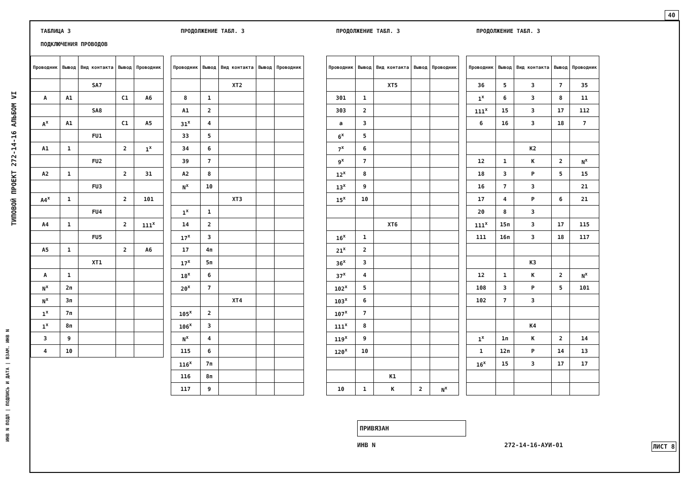40
ТИПОВОЙ ПРОЕКТ 272-14-16 АЛЬБОМ VI
ТАБЛИЦА 3
ПОДКЛЮЧЕНИЯ ПРОВОДОВ
| Проводник | Вывод | Вид контакта | Вывод | Проводник |
| --- | --- | --- | --- | --- |
| | | SA7 | | |
| A | A1 | | C1 | A6 |
| | | SA8 | | |
| A<sup>x</sup> | A1 | | C1 | A5 |
| | | FU1 | | |
| A1 | 1 | | 2 | 1<sup>x</sup> |
| | | FU2 | | |
| A2 | 1 | | 2 | 31 |
| | | FU3 | | |
| A4<sup>x</sup> | 1 | | 2 | 101 |
| | | FU4 | | |
| A4 | 1 | | 2 | 111<sup>x</sup> |
| | | FU5 | | |
| A5 | 1 | | 2 | A6 |
| | | XT1 | | |
| A | 1 | | | |
| N<sup>x</sup> | 2п | | | |
| N<sup>x</sup> | 3п | | | |
| 1<sup>x</sup> | 7п | | | |
| 1<sup>x</sup> | 8п | | | |
| 3 | 9 | | | |
| 4 | 10 | | | |
ПРОДОЛЖЕНИЕ ТАБЛ. 3
| Проводник | Вывод | Вид контакта | Вывод | Проводник |
| --- | --- | --- | --- | --- |
| | | XT2 | | |
| 8 | 1 | | | |
| A1 | 2 | | | |
| 31<sup>x</sup> | 4 | | | |
| 33 | 5 | | | |
| 34 | 6 | | | |
| 39 | 7 | | | |
| A2 | 8 | | | |
| N<sup>x</sup> | 10 | | | |
| | | XT3 | | |
| 1<sup>x</sup> | 1 | | | |
| 14 | 2 | | | |
| 17<sup>x</sup> | 3 | | | |
| 17 | 4п | | | |
| 17<sup>x</sup> | 5п | | | |
| 18<sup>x</sup> | 6 | | | |
| 20<sup>x</sup> | 7 | | | |
| | | XT4 | | |
| 105<sup>x</sup> | 2 | | | |
| 106<sup>x</sup> | 3 | | | |
| N<sup>x</sup> | 4 | | | |
| 115 | 6 | | | |
| 116<sup>x</sup> | 7п | | | |
| 116 | 8п | | | |
| 117 | 9 | | | |
ПРОДОЛЖЕНИЕ ТАБЛ. 3
| Проводник | Вывод | Вид контакта | Вывод | Проводник |
| --- | --- | --- | --- | --- |
| | | XT5 | | |
| 301 | 1 | | | |
| 303 | 2 | | | |
| a | 3 | | | |
| 6<sup>x</sup> | 5 | | | |
| 7<sup>x</sup> | 6 | | | |
| 9<sup>x</sup> | 7 | | | |
| 12<sup>x</sup> | 8 | | | |
| 13<sup>x</sup> | 9 | | | |
| 15<sup>x</sup> | 10 | | | |
| | | XT6 | | |
| 16<sup>x</sup> | 1 | | | |
| 21<sup>x</sup> | 2 | | | |
| 36<sup>x</sup> | 3 | | | |
| 37<sup>x</sup> | 4 | | | |
| 102<sup>x</sup> | 5 | | | |
| 103<sup>x</sup> | 6 | | | |
| 107<sup>x</sup> | 7 | | | |
| 111<sup>x</sup> | 8 | | | |
| 119<sup>x</sup> | 9 | | | |
| 120<sup>x</sup> | 10 | | | |
| | | K1 | | |
| 10 | 1 | K | 2 | N<sup>x</sup> |
ПРОДОЛЖЕНИЕ ТАБЛ. 3
| Проводник | Вывод | Вид контакта | Вывод | Проводник |
| --- | --- | --- | --- | --- |
| 36 | 5 | 3 | 7 | 35 |
| 1<sup>x</sup> | 6 | 3 | 8 | 11 |
| 111<sup>x</sup> | 15 | 3 | 17 | 112 |
| 6 | 16 | 3 | 18 | 7 |
| | | K2 | | |
| 12 | 1 | K | 2 | N<sup>x</sup> |
| 18 | 3 | P | 5 | 15 |
| 16 | 7 | 3 | | 21 |
| 17 | 4 | P | 6 | 21 |
| 20 | 8 | 3 | | |
| 111<sup>x</sup> | 15п | 3 | 17 | 115 |
| 111 | 16п | 3 | 18 | 117 |
| | | K3 | | |
| 12 | 1 | K | 2 | N<sup>x</sup> |
| 108 | 3 | P | 5 | 101 |
| 102 | 7 | 3 | | |
| | | K4 | | |
| 1<sup>x</sup> | 1п | K | 2 | 14 |
| 1 | 12п | P | 14 | 13 |
| 16<sup>x</sup> | 15 | 3 | 17 | 17 |
ПРИВЯЗАН
ИНВ N 272-14-16-АУИ-01 ЛИСТ 8
ИНВ N ПОДЛ | ПОДПИСЬ И ДАТА | ВЗАМ. ИНВ N